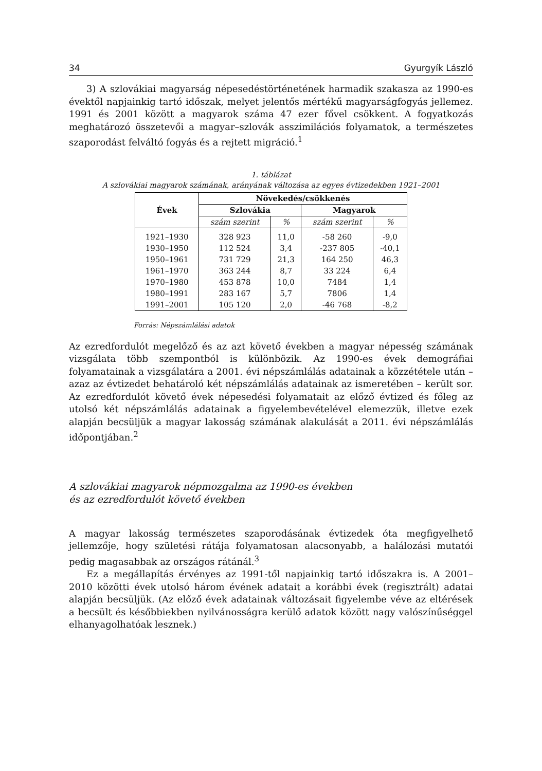34 Gyurgyík László
3) A szlovákiai magyarság népesedéstörténetének harmadik szakasza az 1990-es évektől napjainkig tartó időszak, melyet jelentős mértékű magyarságfogyás jellemez. 1991 és 2001 között a magyarok száma 47 ezer fővel csökkent. A fogyatkozás meghatározó összetevői a magyar–szlovák asszimilációs folyamatok, a természetes szaporodást felváltó fogyás és a rejtett migráció.<sup>1</sup>
1. táblázat
A szlovákiai magyarok számának, arányának változása az egyes évtizedekben 1921–2001
| Évek | Növekedés/csökkenés | | | |
| --- | --- | --- | --- | --- |
| | Szlovákia | | Magyarok | |
| | szám szerint | % | szám szerint | % |
| 1921–1930 | 328 923 | 11,0 | -58 260 | -9,0 |
| 1930–1950 | 112 524 | 3,4 | -237 805 | -40,1 |
| 1950–1961 | 731 729 | 21,3 | 164 250 | 46,3 |
| 1961–1970 | 363 244 | 8,7 | 33 224 | 6,4 |
| 1970–1980 | 453 878 | 10,0 | 7484 | 1,4 |
| 1980–1991 | 283 167 | 5,7 | 7806 | 1,4 |
| 1991–2001 | 105 120 | 2,0 | -46 768 | -8,2 |
Forrás: Népszámlálási adatok
Az ezredfordulót megelőző és az azt követő években a magyar népesség számának vizsgálata több szempontból is különbözik. Az 1990-es évek demográfiai folyamatainak a vizsgálatára a 2001. évi népszámlálás adatainak a közzététele után – azaz az évtizedet behatároló két népszámlálás adatainak az ismeretében – került sor. Az ezredfordulót követő évek népesedési folyamatait az előző évtized és főleg az utolsó két népszámlálás adatainak a figyelembevételével elemezzük, illetve ezek alapján becsüljük a magyar lakosság számának alakulását a 2011. évi népszámlálás időpontjában.<sup>2</sup>
A szlovákiai magyarok népmozgalma az 1990-es években
és az ezredfordulót követő években
A magyar lakosság természetes szaporodásának évtizedek óta megfigyelhető jellemzője, hogy születési rátája folyamatosan alacsonyabb, a halálozási mutatói pedig magasabbak az országos rátánál.<sup>3</sup>
Ez a megállapítás érvényes az 1991-től napjainkig tartó időszakra is. A 2001–2010 közötti évek utolsó három évének adatait a korábbi évek (regisztrált) adatai alapján becsüljük. (Az előző évek adatainak változásait figyelembe véve az eltérések a becsült és későbbiekben nyilvánosságra kerülő adatok között nagy valószínűséggel elhanyagolhatóak lesznek.)